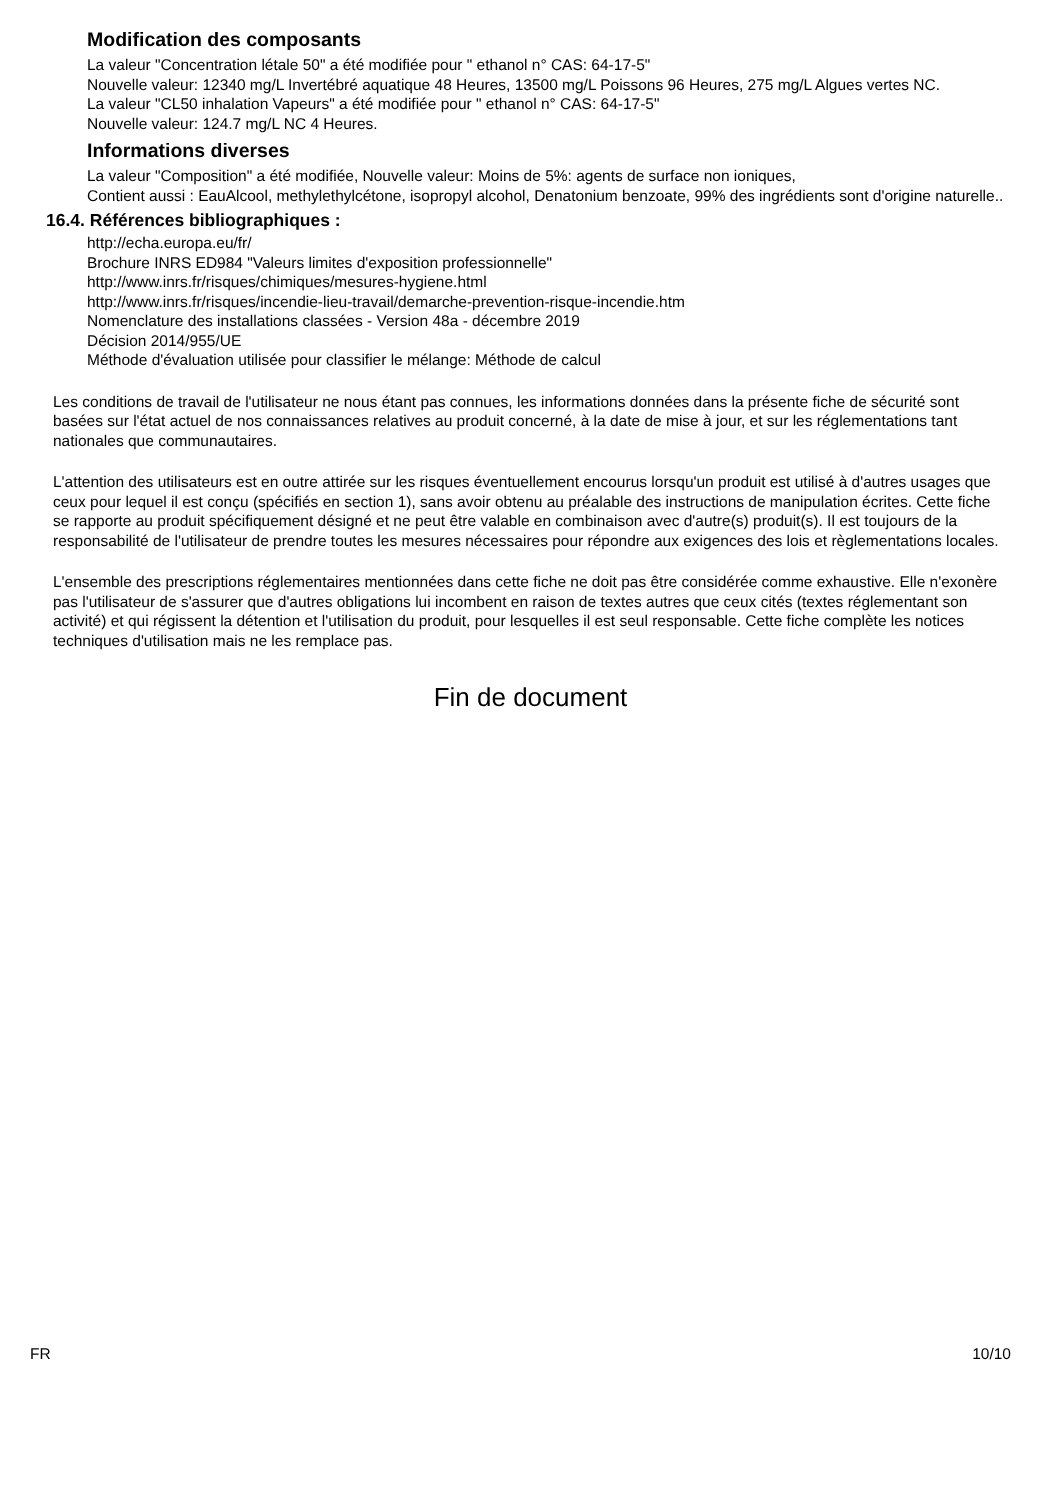Modification des composants
La valeur "Concentration létale 50" a été modifiée pour " ethanol n° CAS: 64-17-5"
Nouvelle valeur: 12340 mg/L Invertébré aquatique 48 Heures, 13500 mg/L Poissons 96 Heures, 275 mg/L Algues vertes NC.
La valeur "CL50 inhalation Vapeurs" a été modifiée pour " ethanol n° CAS: 64-17-5"
Nouvelle valeur: 124.7 mg/L NC 4 Heures.
Informations diverses
La valeur "Composition" a été modifiée, Nouvelle valeur: Moins de 5%: agents de surface non ioniques,
Contient aussi : EauAlcool, methylethylcétone, isopropyl alcohol, Denatonium benzoate, 99% des ingrédients sont d'origine naturelle..
16.4. Références bibliographiques :
http://echa.europa.eu/fr/
Brochure INRS ED984 "Valeurs limites d'exposition professionnelle"
http://www.inrs.fr/risques/chimiques/mesures-hygiene.html
http://www.inrs.fr/risques/incendie-lieu-travail/demarche-prevention-risque-incendie.htm
Nomenclature des installations classées - Version 48a - décembre 2019
Décision 2014/955/UE
Méthode d'évaluation utilisée pour classifier le mélange: Méthode de calcul
Les conditions de travail de l'utilisateur ne nous étant pas connues, les informations données dans la présente fiche de sécurité sont basées sur l'état actuel de nos connaissances relatives au produit concerné, à la date de mise à jour, et sur les réglementations tant nationales que communautaires.
L'attention des utilisateurs est en outre attirée sur les risques éventuellement encourus lorsqu'un produit est utilisé à d'autres usages que ceux pour lequel il est conçu (spécifiés en section 1), sans avoir obtenu au préalable des instructions de manipulation écrites. Cette fiche se rapporte au produit spécifiquement désigné et ne peut être valable en combinaison avec d'autre(s) produit(s). Il est toujours de la responsabilité de l'utilisateur de prendre toutes les mesures nécessaires pour répondre aux exigences des lois et règlementations locales.
L'ensemble des prescriptions réglementaires mentionnées dans cette fiche ne doit pas être considérée comme exhaustive. Elle n'exonère pas l'utilisateur de s'assurer que d'autres obligations lui incombent en raison de textes autres que ceux cités (textes réglementant son activité) et qui régissent la détention et l'utilisation du produit, pour lesquelles il est seul responsable. Cette fiche complète les notices techniques d'utilisation mais ne les remplace pas.
Fin de document
FR 10/10